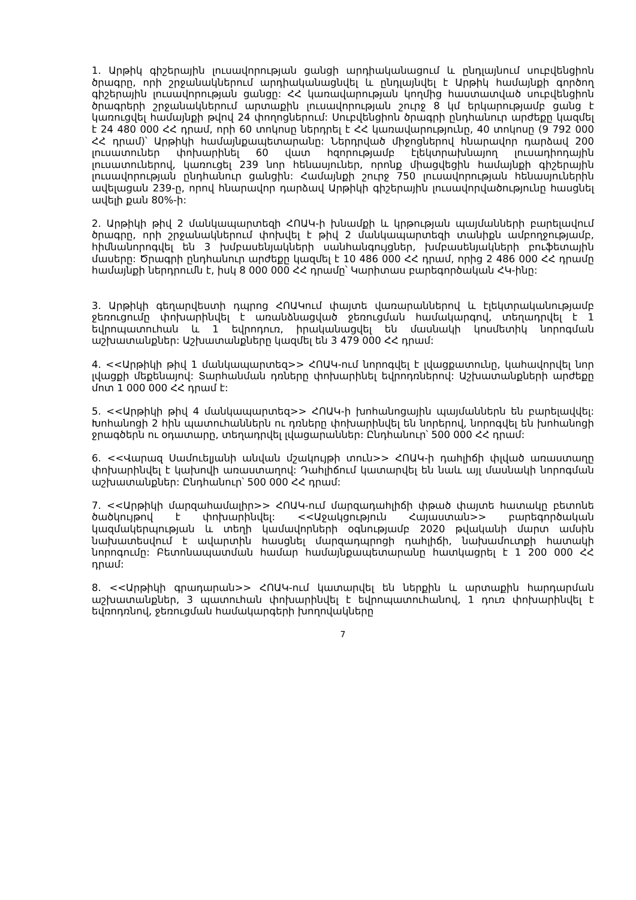1. Արթիկ գիշերային լուսավորության ցանցի արդիականացում և ընդլայնում սուբվենցիոն ծրագրը, որի շրջանակներում արդիականացնվել և ընդլայնվել է Արթիկ համայնքի գործող գիշերային լուսավորության ցանցը: ՀՀ կառավարության կողմից հաստատված սուբվենցիոն ծրագրերի շրջանակներում արտաքին լուսավորության շուրջ 8 կմ երկարությամբ ցանց է կառուցվել համայնքի թվով 24 փողոցներում: Սուբվենցիոն ծրագրի ընդհանուր արժեքը կազմել է 24 480 000 ՀՀ դրամ, որի 60 տոկոսը ներդրել է ՀՀ կառավարությունը, 40 տոկոսը (9 792 000 ՀՀ դրամ)՝ Արթիկի համայնքապետարանը: Ներդրված միջոցներով հնարավոր դարձավ 200 լուսատուներ փոխարինել 60 վատ հզորությամբ էլեկտրախնայող լուսադիոդային լուսատուներով, կառուցել 239 նոր հենասյուներ, որոնք միացվեցին համայնքի գիշերային լուսավորության ընդհանուր ցանցին: Համայնքի շուրջ 750 լուսավորության հենասյուներին ավելացան 239-ը, որով հնարավոր դարձավ Արթիկի գիշերային լուսավորվածությունը հասցնել ավելի քան 80%-ի:
2. Արթիկի թիվ 2 մանկապարտեզի ՀՈԱԿ-ի խնամքի և կրթության պայմանների բարելավում ծրագրը, որի շրջանակներում փոխվել է թիվ 2 մանկապարտեզի տանիքն ամբողջությամբ, հիմնանորոգվել են 3 խմբասենյակների սանհանգույցներ, խմբասենյակների բուֆետային մասերը: Ծրագրի ընդհանուր արժեքը կազմել է 10 486 000 ՀՀ դրամ, որից 2 486 000 ՀՀ դրամը համայնքի ներդրումն է, իսկ 8 000 000 ՀՀ դրամը՝ Կարիտաս բարեգործական ՀԿ-ինը:
3. Արթիկի գեղարվեստի դպրոց ՀՈԱԿում փայտե վառարաններով և էլեկտրականությամբ ջեռուցումը փոխարինվել է առանձնացված ջեռուցման համակարգով, տեղադրվել է 1 եվրոպատուհան և 1 եվրոդուռ, իրականացվել են մասնակի կոսմետիկ նորոգման աշխատանքներ: Աշխատանքները կազմել են 3 479 000 ՀՀ դրամ:
4. <<Արթիկի թիվ 1 մանկապարտեզ>> ՀՈԱԿ-ում նորոգվել է լվացքատունը, կահավորվել նոր լվացքի մեքենայով: Տարհանման դռները փոխարինել եվրոդռներով: Աշխատանքների արժեքը մոտ 1 000 000 ՀՀ դրամ է:
5. <<Արթիկի թիվ 4 մանկապարտեզ>> ՀՈԱԿ-ի խոհանոցային պայմաններն են բարելավվել: Խոհանոցի 2 հին պատուհաններն ու դռները փոխարինվել են նորերով, նորոգվել են խոհանոցի ջրագծերն ու օդատարը, տեղադրվել լվացարաններ: Ընդհանուր՝ 500 000 ՀՀ դրամ:
6. <<Վարազ Սամուելյանի անվան մշակույթի տուն>> ՀՈԱԿ-ի դահլիճի փլված առաստաղը փոխարինվել է կախովի առաստաղով: Դահլիճում կատարվել են նաև այլ մասնակի նորոգման աշխատանքներ: Ընդհանուր՝ 500 000 ՀՀ դրամ:
7. <<Արթիկի մարզահամալիր>> ՀՈԱԿ-ում մարզադահլիճի փթած փայտե հատակը բետոնե ծածկույթով է փոխարինվել: <<Աջակցություն Հայաստան>> բարեգործական կազմակերպության և տեղի կամավորների օգնությամբ 2020 թվականի մարտ ամսին նախատեսվում է ավարտին հասցնել մարզադպրոցի դահլիճի, նախամուտքի հատակի նորոգումը: Բետոնապատման համար համայնքապետարանը հատկացրել է 1 200 000 ՀՀ դրամ:
8. <<Արթիկի գրադարան>> ՀՈԱԿ-ում կատարվել են ներքին և արտաքին հարդարման աշխատանքներ, 3 պատուհան փոխարինվել է եվրոպատուհանով, 1 դուռ փոխարինվել է եվռոդռնով, ջեռուցման համակարգերի խողովակները
7